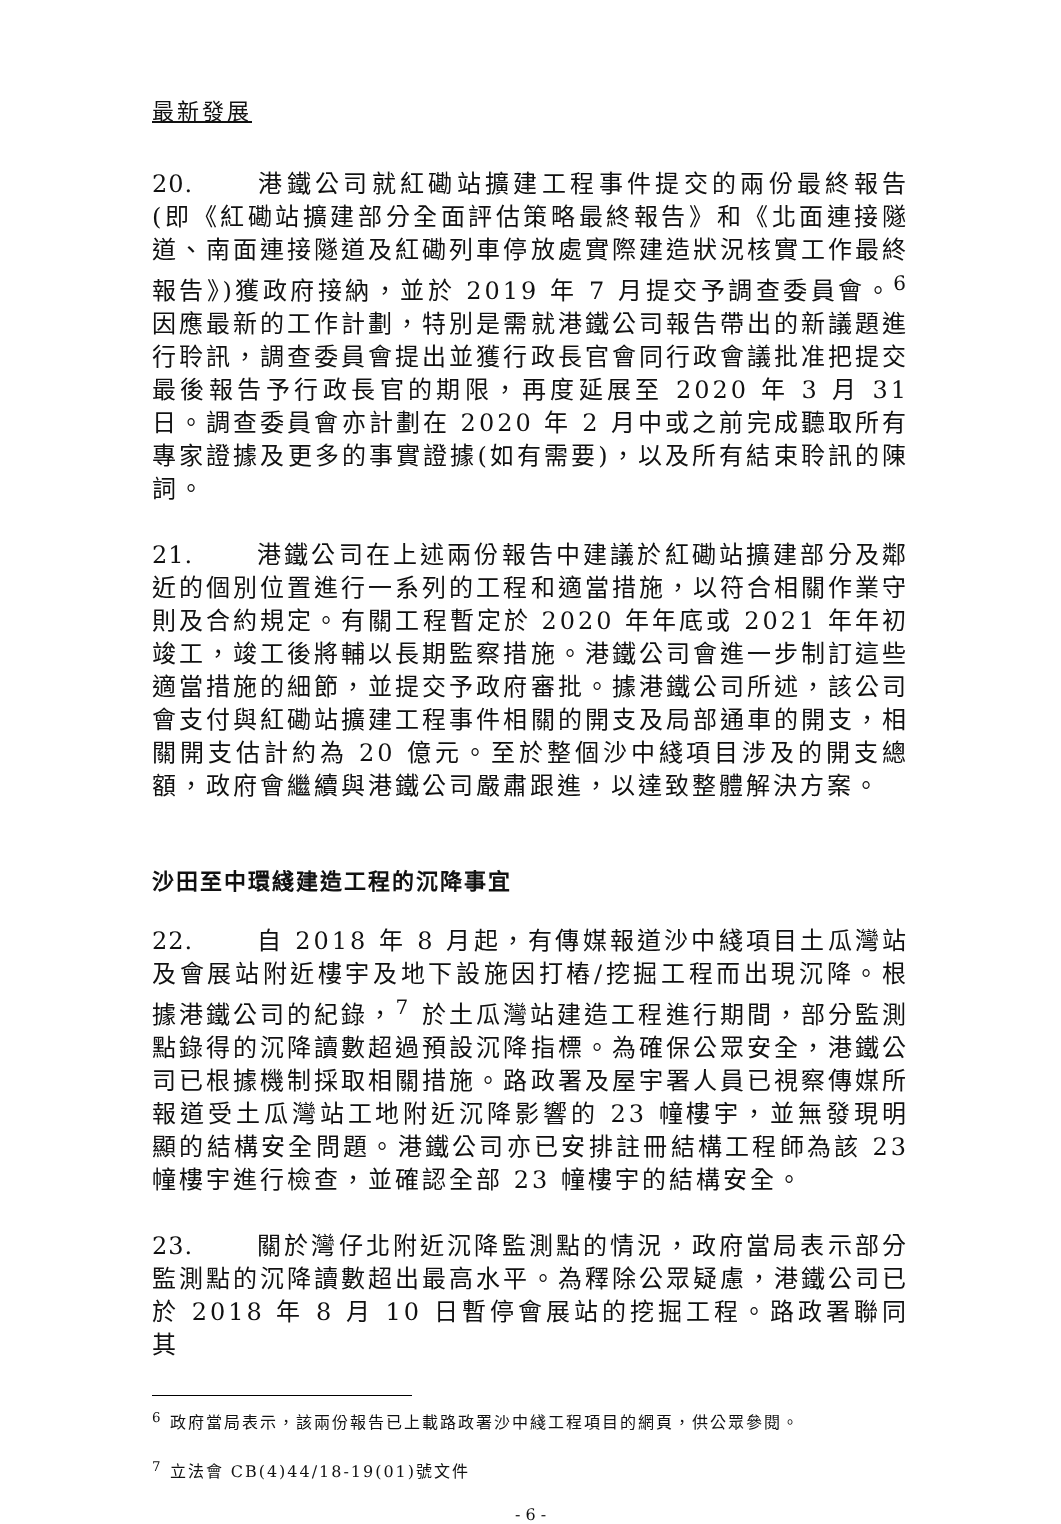最新發展
20. 港鐵公司就紅磡站擴建工程事件提交的兩份最終報告(即《紅磡站擴建部分全面評估策略最終報告》和《北面連接隧道、南面連接隧道及紅磡列車停放處實際建造狀況核實工作最終報告》)獲政府接納，並於 2019 年 7 月提交予調查委員會。<sup>6</sup> 因應最新的工作計劃，特別是需就港鐵公司報告帶出的新議題進行聆訊，調查委員會提出並獲行政長官會同行政會議批准把提交最後報告予行政長官的期限，再度延展至 2020 年 3 月 31 日。調查委員會亦計劃在 2020 年 2 月中或之前完成聽取所有專家證據及更多的事實證據(如有需要)，以及所有結束聆訊的陳詞。
21. 港鐵公司在上述兩份報告中建議於紅磡站擴建部分及鄰近的個別位置進行一系列的工程和適當措施，以符合相關作業守則及合約規定。有關工程暫定於 2020 年年底或 2021 年年初竣工，竣工後將輔以長期監察措施。港鐵公司會進一步制訂這些適當措施的細節，並提交予政府審批。據港鐵公司所述，該公司會支付與紅磡站擴建工程事件相關的開支及局部通車的開支，相關開支估計約為 20 億元。至於整個沙中綫項目涉及的開支總額，政府會繼續與港鐵公司嚴肅跟進，以達致整體解決方案。
沙田至中環綫建造工程的沉降事宜
22. 自 2018 年 8 月起，有傳媒報道沙中綫項目土瓜灣站及會展站附近樓宇及地下設施因打樁/挖掘工程而出現沉降。根據港鐵公司的紀錄，<sup>7</sup> 於土瓜灣站建造工程進行期間，部分監測點錄得的沉降讀數超過預設沉降指標。為確保公眾安全，港鐵公司已根據機制採取相關措施。路政署及屋宇署人員已視察傳媒所報道受土瓜灣站工地附近沉降影響的 23 幢樓宇，並無發現明顯的結構安全問題。港鐵公司亦已安排註冊結構工程師為該 23 幢樓宇進行檢查，並確認全部 23 幢樓宇的結構安全。
23. 關於灣仔北附近沉降監測點的情況，政府當局表示部分監測點的沉降讀數超出最高水平。為釋除公眾疑慮，港鐵公司已於 2018 年 8 月 10 日暫停會展站的挖掘工程。路政署聯同其
<sup>6</sup> 政府當局表示，該兩份報告已上載路政署沙中綫工程項目的網頁，供公眾參閱。
<sup>7</sup> 立法會 CB(4)44/18-19(01)號文件
- 6 -